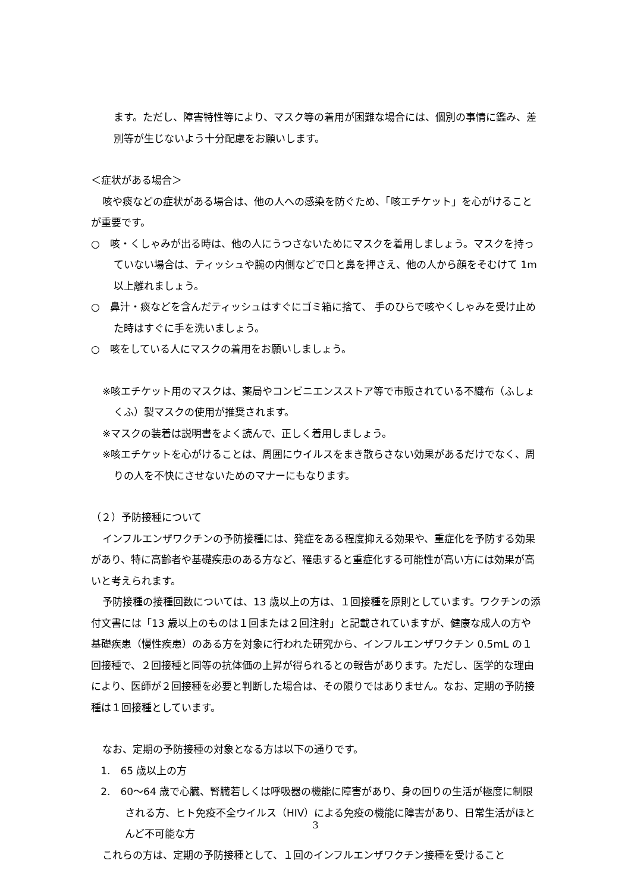ます。ただし、障害特性等により、マスク等の着用が困難な場合には、個別の事情に鑑み、差別等が生じないよう十分配慮をお願いします。
＜症状がある場合＞
咳や痰などの症状がある場合は、他の人への感染を防ぐため、「咳エチケット」を心がけることが重要です。
○　咳・くしゃみが出る時は、他の人にうつさないためにマスクを着用しましょう。マスクを持っていない場合は、ティッシュや腕の内側などで口と鼻を押さえ、他の人から顔をそむけて 1m以上離れましょう。
○　鼻汁・痰などを含んだティッシュはすぐにゴミ箱に捨て、 手のひらで咳やくしゃみを受け止めた時はすぐに手を洗いましょう。
○　咳をしている人にマスクの着用をお願いしましょう。
※咳エチケット用のマスクは、薬局やコンビニエンスストア等で市販されている不織布（ふしょくふ）製マスクの使用が推奨されます。
※マスクの装着は説明書をよく読んで、正しく着用しましょう。
※咳エチケットを心がけることは、周囲にウイルスをまき散らさない効果があるだけでなく、周りの人を不快にさせないためのマナーにもなります。
（２）予防接種について
インフルエンザワクチンの予防接種には、発症をある程度抑える効果や、重症化を予防する効果があり、特に高齢者や基礎疾患のある方など、罹患すると重症化する可能性が高い方には効果が高いと考えられます。
予防接種の接種回数については、13 歳以上の方は、１回接種を原則としています。ワクチンの添付文書には「13 歳以上のものは１回または２回注射」と記載されていますが、健康な成人の方や基礎疾患（慢性疾患）のある方を対象に行われた研究から、インフルエンザワクチン 0.5mL の１回接種で、２回接種と同等の抗体価の上昇が得られるとの報告があります。ただし、医学的な理由により、医師が２回接種を必要と判断した場合は、その限りではありません。なお、定期の予防接種は１回接種としています。
なお、定期の予防接種の対象となる方は以下の通りです。
1.　65 歳以上の方
2.　60～64 歳で心臓、腎臓若しくは呼吸器の機能に障害があり、身の回りの生活が極度に制限される方、ヒト免疫不全ウイルス（HIV）による免疫の機能に障害があり、日常生活がほとんど不可能な方
これらの方は、定期の予防接種として、１回のインフルエンザワクチン接種を受けること
3